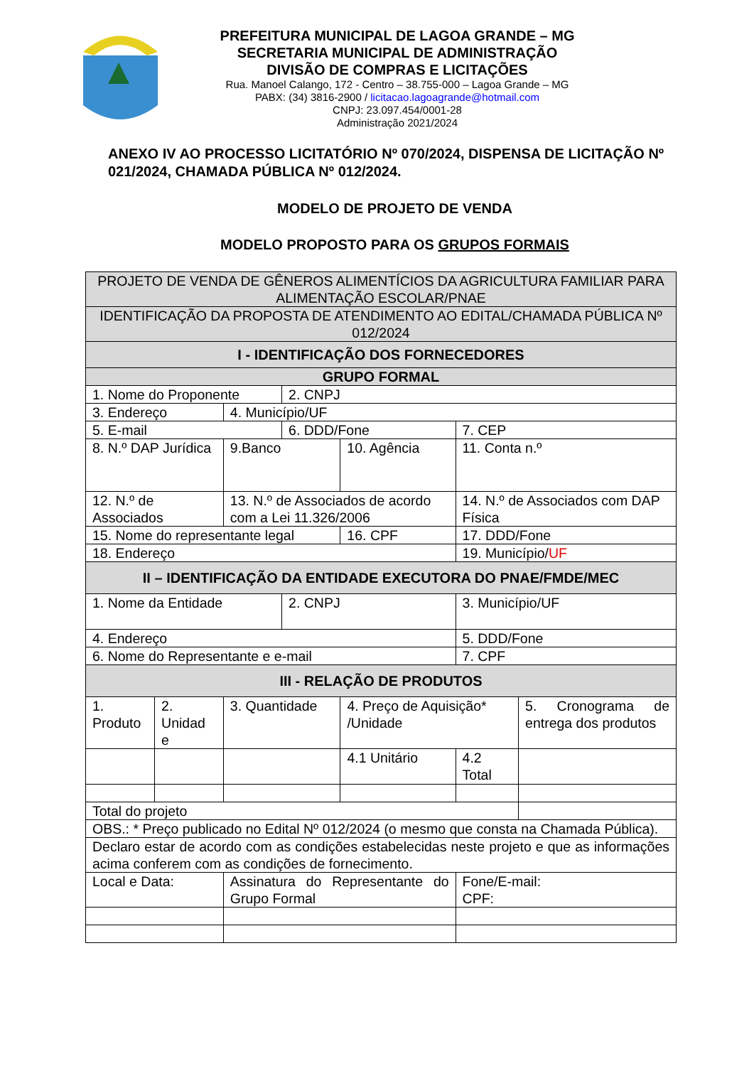PREFEITURA MUNICIPAL DE LAGOA GRANDE – MG
SECRETARIA MUNICIPAL DE ADMINISTRAÇÃO
DIVISÃO DE COMPRAS E LICITAÇÕES
Rua. Manoel Calango, 172 - Centro – 38.755-000 – Lagoa Grande – MG
PABX: (34) 3816-2900 / licitacao.lagoagrande@hotmail.com
CNPJ: 23.097.454/0001-28
Administração 2021/2024
ANEXO IV AO PROCESSO LICITATÓRIO Nº 070/2024, DISPENSA DE LICITAÇÃO Nº 021/2024, CHAMADA PÚBLICA Nº 012/2024.
MODELO DE PROJETO DE VENDA
MODELO PROPOSTO PARA OS GRUPOS FORMAIS
| PROJETO DE VENDA DE GÊNEROS ALIMENTÍCIOS DA AGRICULTURA FAMILIAR PARA ALIMENTAÇÃO ESCOLAR/PNAE | | | | | | | |
| IDENTIFICAÇÃO DA PROPOSTA DE ATENDIMENTO AO EDITAL/CHAMADA PÚBLICA Nº 012/2024 | | | | | | | |
| I - IDENTIFICAÇÃO DOS FORNECEDORES | | | | | | | |
| GRUPO FORMAL | | | | | | | |
| 1. Nome do Proponente | | | 2. CNPJ | | | | |
| 3. Endereço | | 4. Município/UF | | | | | |
| 5. E-mail | | | 6. DDD/Fone | | | 7. CEP | |
| 8. N.º DAP Jurídica | | 9.Banco | | 10. Agência | | 11. Conta n.º | |
| 12. N.º de Associados | | 13. N.º de Associados de acordo com a Lei 11.326/2006 | | | | 14. N.º de Associados com DAP Física | |
| 15. Nome do representante legal | | | | 16. CPF | | 17. DDD/Fone | |
| 18. Endereço | | | | | | 19. Município/ UF | |
| II – IDENTIFICAÇÃO DA ENTIDADE EXECUTORA DO PNAE/FMDE/MEC | | | | | | | |
| 1. Nome da Entidade | | | 2. CNPJ | | | 3. Município/UF | |
| 4. Endereço | | | | | | 5. DDD/Fone | |
| 6. Nome do Representante e e-mail | | | | | | 7. CPF | |
| III - RELAÇÃO DE PRODUTOS | | | | | | | |
| 1. Produto | 2. Unidad e | 3. Quantidade | | | 4. Preço de Aquisição* /Unidade | | 5. Cronograma de entrega dos produtos |
| | | | | | 4.1 Unitário | 4.2 Total | |
| Total do projeto | | | | | | | |
| OBS.: * Preço publicado no Edital Nº 012/2024 (o mesmo que consta na Chamada Pública). | | | | | | | |
| Declaro estar de acordo com as condições estabelecidas neste projeto e que as informações acima conferem com as condições de fornecimento. | | | | | | | |
| Local e Data: | | Assinatura do Representante do Grupo Formal | | | | Fone/E-mail: CPF: | |